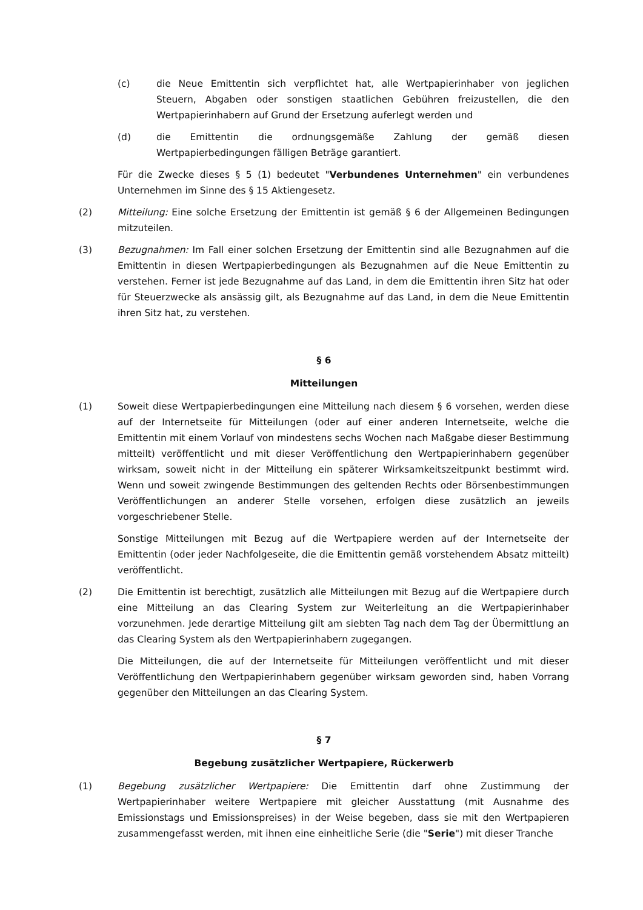(c) die Neue Emittentin sich verpflichtet hat, alle Wertpapierinhaber von jeglichen Steuern, Abgaben oder sonstigen staatlichen Gebühren freizustellen, die den Wertpapierinhabern auf Grund der Ersetzung auferlegt werden und
(d) die Emittentin die ordnungsgemäße Zahlung der gemäß diesen Wertpapierbedingungen fälligen Beträge garantiert.
Für die Zwecke dieses § 5 (1) bedeutet "Verbundenes Unternehmen" ein verbundenes Unternehmen im Sinne des § 15 Aktiengesetz.
(2) Mitteilung: Eine solche Ersetzung der Emittentin ist gemäß § 6 der Allgemeinen Bedingungen mitzuteilen.
(3) Bezugnahmen: Im Fall einer solchen Ersetzung der Emittentin sind alle Bezugnahmen auf die Emittentin in diesen Wertpapierbedingungen als Bezugnahmen auf die Neue Emittentin zu verstehen. Ferner ist jede Bezugnahme auf das Land, in dem die Emittentin ihren Sitz hat oder für Steuerzwecke als ansässig gilt, als Bezugnahme auf das Land, in dem die Neue Emittentin ihren Sitz hat, zu verstehen.
§ 6
Mitteilungen
(1) Soweit diese Wertpapierbedingungen eine Mitteilung nach diesem § 6 vorsehen, werden diese auf der Internetseite für Mitteilungen (oder auf einer anderen Internetseite, welche die Emittentin mit einem Vorlauf von mindestens sechs Wochen nach Maßgabe dieser Bestimmung mitteilt) veröffentlicht und mit dieser Veröffentlichung den Wertpapierinhabern gegenüber wirksam, soweit nicht in der Mitteilung ein späterer Wirksamkeitszeitpunkt bestimmt wird. Wenn und soweit zwingende Bestimmungen des geltenden Rechts oder Börsenbestimmungen Veröffentlichungen an anderer Stelle vorsehen, erfolgen diese zusätzlich an jeweils vorgeschriebener Stelle.
Sonstige Mitteilungen mit Bezug auf die Wertpapiere werden auf der Internetseite der Emittentin (oder jeder Nachfolgeseite, die die Emittentin gemäß vorstehendem Absatz mitteilt) veröffentlicht.
(2) Die Emittentin ist berechtigt, zusätzlich alle Mitteilungen mit Bezug auf die Wertpapiere durch eine Mitteilung an das Clearing System zur Weiterleitung an die Wertpapierinhaber vorzunehmen. Jede derartige Mitteilung gilt am siebten Tag nach dem Tag der Übermittlung an das Clearing System als den Wertpapierinhabern zugegangen.
Die Mitteilungen, die auf der Internetseite für Mitteilungen veröffentlicht und mit dieser Veröffentlichung den Wertpapierinhabern gegenüber wirksam geworden sind, haben Vorrang gegenüber den Mitteilungen an das Clearing System.
§ 7
Begebung zusätzlicher Wertpapiere, Rückerwerb
(1) Begebung zusätzlicher Wertpapiere: Die Emittentin darf ohne Zustimmung der Wertpapierinhaber weitere Wertpapiere mit gleicher Ausstattung (mit Ausnahme des Emissionstags und Emissionspreises) in der Weise begeben, dass sie mit den Wertpapieren zusammengefasst werden, mit ihnen eine einheitliche Serie (die "Serie") mit dieser Tranche